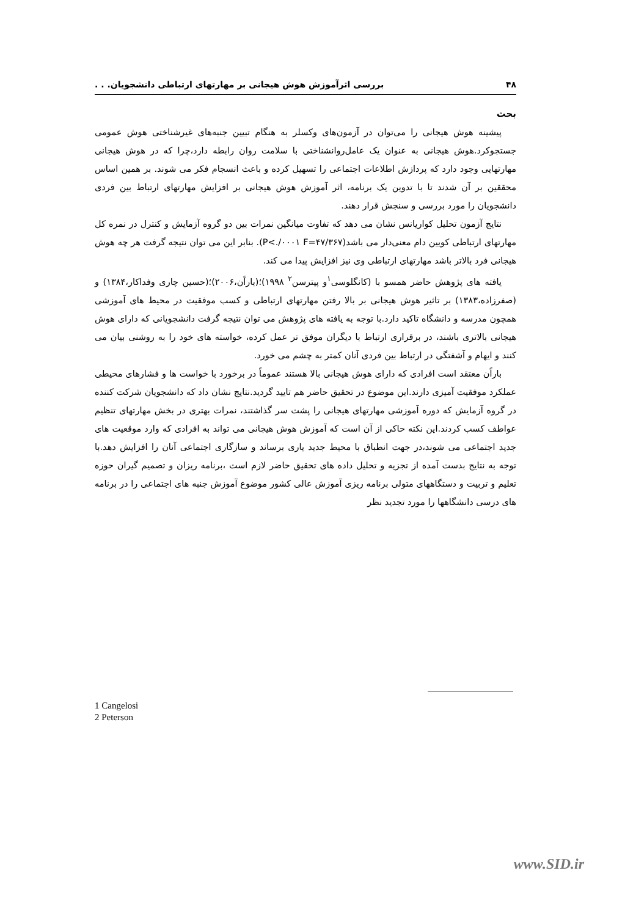۴۸ بررسی اثرآموزش هوش هیجانی بر مهارتهای ارتباطی دانشجویان. . .
بحث
پیشینه هوش هیجانی را می‌توان در آزمون‌های وکسلر به هنگام تبیین جنبه‌های غیرشناختی هوش عمومی جستجوکرد.هوش هیجانی به عنوان یک عامل‌روانشناختی با سلامت روان رابطه دارد،چرا که در هوش هیجانی مهارتهایی وجود دارد که پردازش اطلاعات اجتماعی را تسهیل کرده و باعث انسجام فکر می شوند. بر همین اساس محققین بر آن شدند تا با تدوین یک برنامه، اثر آموزش هوش هیجانی بر افزایش مهارتهای ارتباط بین فردی دانشجویان را مورد بررسی و سنجش قرار دهند.
نتایج آزمون تحلیل کواریانس نشان می دهد که تفاوت میانگین نمرات بین دو گروه آزمایش و کنترل در نمره کل مهارتهای ارتباطی کویین دام معنی‌دار می باشد(P<./۰۰۰۱ F=۴۷/۳۶۷). بنابر این می توان نتیجه گرفت هر چه هوش هیجانی فرد بالاتر باشد مهارتهای ارتباطی وی نیز افزایش پیدا می کند.
یافته های پژوهش حاضر همسو با (کانگلوسی<sup>۱</sup>و پیترسن<sup>۲</sup> ۱۹۹۸)؛(باراًن،۲۰۰۶)؛(حسین چاری وفداکار،۱۳۸۴) و (صفرزاده،۱۳۸۳) بر تاثیر هوش هیجانی بر بالا رفتن مهارتهای ارتباطی و کسب موفقیت در محیط های آموزشی همچون مدرسه و دانشگاه تاکید دارد.با توجه به یافته های پژوهش می توان نتیجه گرفت دانشجویانی که دارای هوش هیجانی بالاتری باشند، در برقراری ارتباط با دیگران موفق تر عمل کرده، خواسته های خود را به روشنی بیان می کنند و ایهام و آشفتگی در ارتباط بین فردی آنان کمتر به چشم می خورد.
باراًن معتقد است افرادی که دارای هوش هیجانی بالا هستند عموماً در برخورد با خواست ها و فشارهای محیطی عملکرد موفقیت آمیزی دارند.این موضوع در تحقیق حاضر هم تایید گردید.نتایج نشان داد که دانشجویان شرکت کننده در گروه آزمایش که دوره آموزشی مهارتهای هیجانی را پشت سر گذاشتند، نمرات بهتری در بخش مهارتهای تنظیم عواطف کسب کردند.این نکته حاکی از آن است که آموزش هوش هیجانی می تواند به افرادی که وارد موقعیت های جدید اجتماعی می شوند،در جهت انطباق با محیط جدید یاری برساند و سازگاری اجتماعی آنان را افزایش دهد.با توجه به نتایج بدست آمده از تجزیه و تحلیل داده های تحقیق حاضر لازم است ،برنامه ریزان و تصمیم گیران حوزه تعلیم و تربیت و دستگاههای متولی برنامه ریزی آموزش عالی کشور موضوع آموزش جنبه های اجتماعی را در برنامه های درسی دانشگاهها را مورد تجدید نظر
1 Cangelosi
2 Peterson
www.SID.ir